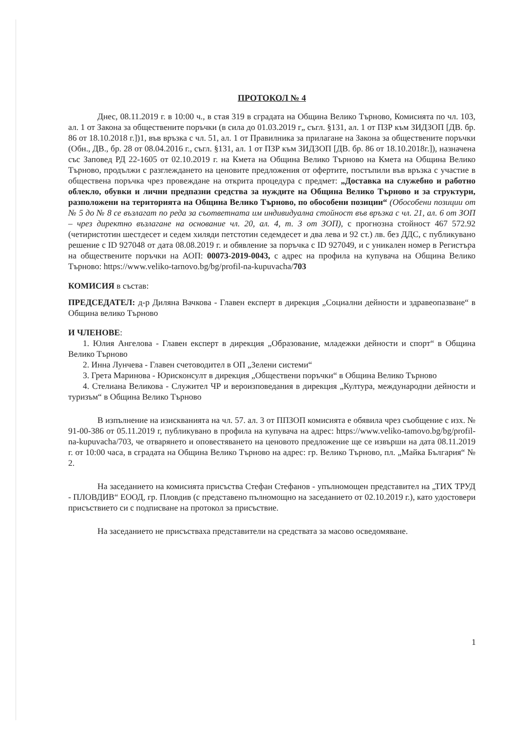ПРОТОКОЛ № 4
Днес, 08.11.2019 г. в 10:00 ч., в стая 319 в сградата на Община Велико Търново, Комисията по чл. 103, ал. 1 от Закона за обществените поръчки (в сила до 01.03.2019 г„ съгл. §131, ал. 1 от ПЗР към ЗИДЗОП [ДВ. бр. 86 от 18.10.2018 г.])1, във връзка с чл. 51, ал. 1 от Правилника за прилагане на Закона за обществените поръчки (Обн., ДВ., бр. 28 от 08.04.2016 г., съгл. §131, ал. 1 от ПЗР към ЗИДЗОП [ДВ. бр. 86 от 18.10.2018г.]), назначена със Заповед РД 22-1605 от 02.10.2019 г. на Кмета на Община Велико Търново на Кмета на Община Велико Търново, продължи с разглеждането на ценовите предложения от офертите, постъпили във връзка с участие в обществена поръчка чрез провеждане на открита процедура с предмет: „Доставка на служебно и работно облекло, обувки и лични предпазни средства за нуждите на Община Велико Търново и за структури, разположени на територията на Община Велико Търново, по обособени позиции“ (Обособени позиции от № 5 до № 8 се възлагат по реда за съответната им индивидуална стойност във връзка с чл. 21, ал. 6 от ЗОП – чрез директно възлагане на основание чл. 20, ал. 4, т. 3 от ЗОП), с прогнозна стойност 467 572.92 (четиристотин шестдесет и седем хиляди петстотин седемдесет и два лева и 92 ст.) лв. без ДДС, с публикувано решение с ID 927048 от дата 08.08.2019 г. и обявление за поръчка с ID 927049, и с уникален номер в Регистъра на обществените поръчки на АОП: 00073-2019-0043, с адрес на профила на купувача на Община Велико Търново: https://www.veliko-tarnovo.bg/bg/profil-na-kupuvacha/703
КОМИСИЯ в състав:
ПРЕДСЕДАТЕЛ: д-р Диляна Вачкова - Главен експерт в дирекция „Социални дейности и здравеопазване“ в Община велико Търново
И ЧЛЕНОВЕ:
1. Юлия Ангелова - Главен експерт в дирекция „Образование, младежки дейности и спорт“ в Община Велико Търново
2. Инна Лунчева - Главен счетоводител в ОП „Зелени системи“
3. Грета Маринова - Юрисконсулт в дирекция „Обществени поръчки“ в Община Велико Търново
4. Стелиана Великова - Служител ЧР и вероизповедания в дирекция „Култура, международни дейности и туризъм“ в Община Велико Търново
В изпълнение на изискванията на чл. 57. ал. 3 от ППЗОП комисията е обявила чрез съобщение с изх. № 91-00-386 от 05.11.2019 г, публикувано в профила на купувача на адрес: https://www.veliko-tamovo.bg/bg/profil-na-kupuvacha/703, че отварянето и оповестяването на ценовото предложение ще се извърши на дата 08.11.2019 г. от 10:00 часа, в сградата на Община Велико Търново на адрес: гр. Велико Търново, пл. „Майка България“ № 2.
На заседанието на комисията присъства Стефан Стефанов - упълномощен представител на „ТИХ ТРУД - ПЛОВДИВ“ ЕООД, гр. Пловдив (с представено пълномощно на заседанието от 02.10.2019 г.), като удостовери присъствието си с подписване на протокол за присъствие.
На заседанието не присъстваха представители на средствата за масово осведомяване.
1